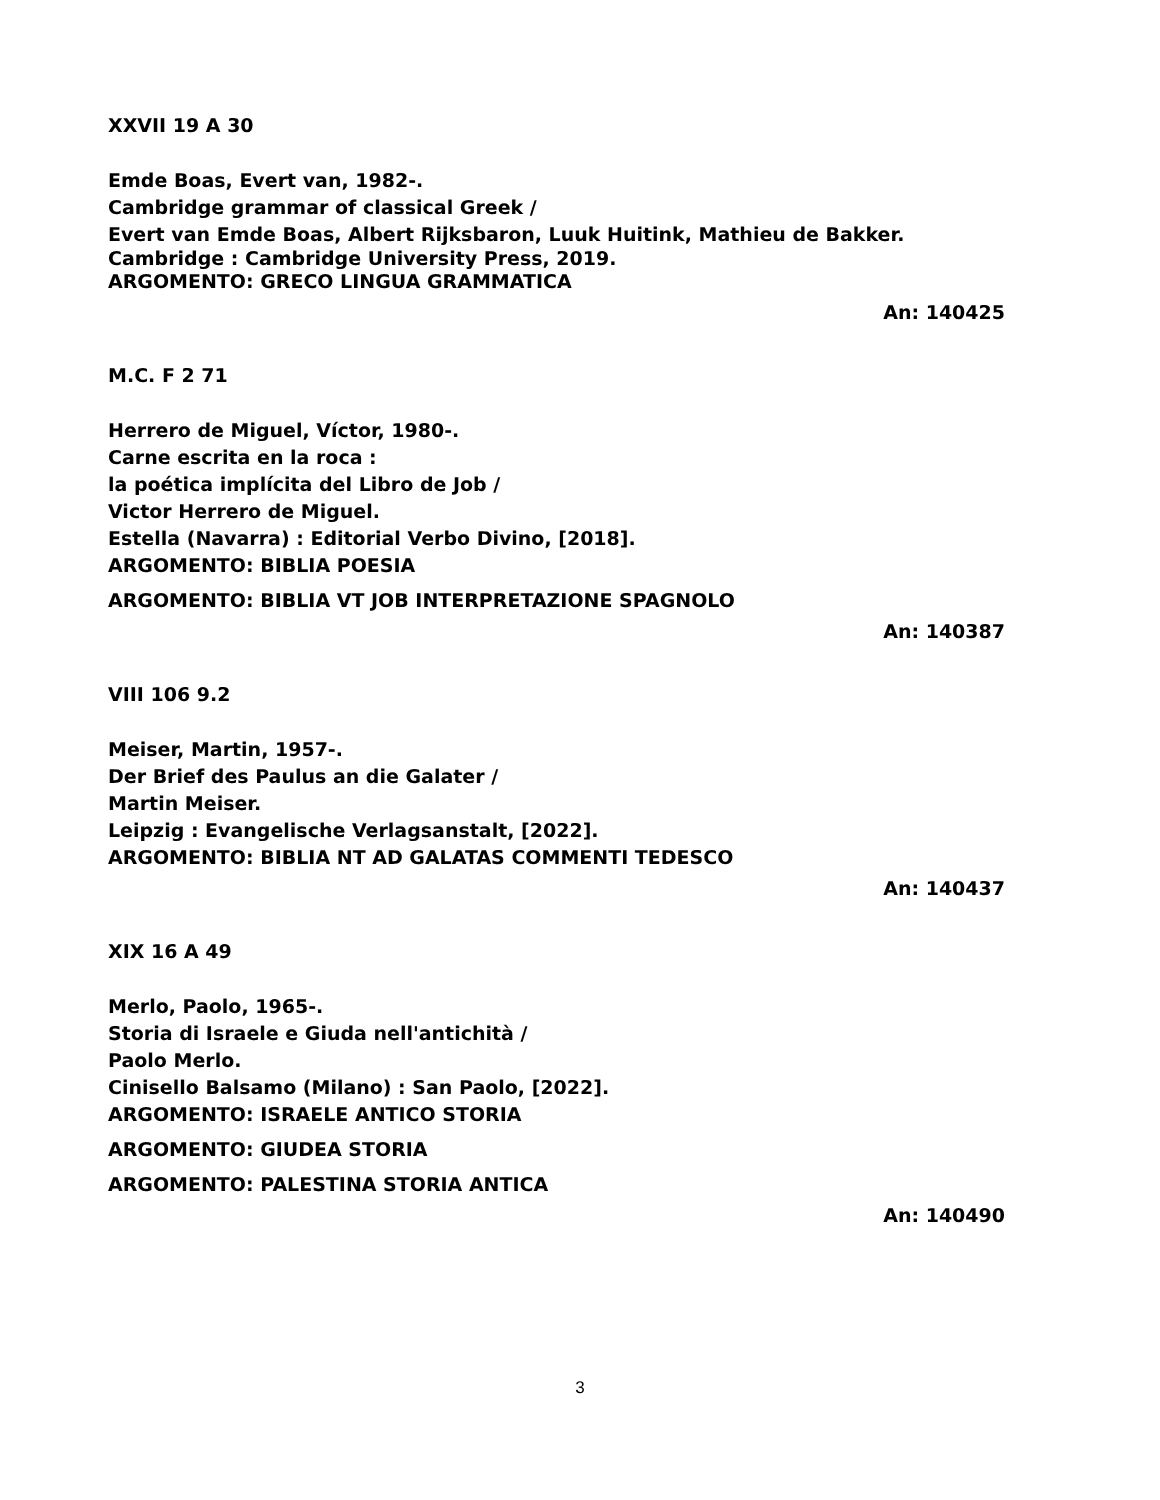XXVII 19 A 30
Emde Boas, Evert van, 1982-.
Cambridge grammar of classical Greek /
Evert van Emde Boas, Albert Rijksbaron, Luuk Huitink, Mathieu de Bakker.
Cambridge : Cambridge University Press, 2019.
ARGOMENTO: GRECO LINGUA GRAMMATICA
An: 140425
M.C. F 2 71
Herrero de Miguel, Víctor, 1980-.
Carne escrita en la roca :
la poética implícita del Libro de Job /
Victor Herrero de Miguel.
Estella (Navarra) : Editorial Verbo Divino, [2018].
ARGOMENTO: BIBLIA POESIA
ARGOMENTO: BIBLIA VT JOB INTERPRETAZIONE SPAGNOLO
An: 140387
VIII 106 9.2
Meiser, Martin, 1957-.
Der Brief des Paulus an die Galater /
Martin Meiser.
Leipzig : Evangelische Verlagsanstalt, [2022].
ARGOMENTO: BIBLIA NT AD GALATAS COMMENTI TEDESCO
An: 140437
XIX 16 A 49
Merlo, Paolo, 1965-.
Storia di Israele e Giuda nell'antichità /
Paolo Merlo.
Cinisello Balsamo (Milano) : San Paolo, [2022].
ARGOMENTO: ISRAELE ANTICO STORIA
ARGOMENTO: GIUDEA STORIA
ARGOMENTO: PALESTINA STORIA ANTICA
An: 140490
3